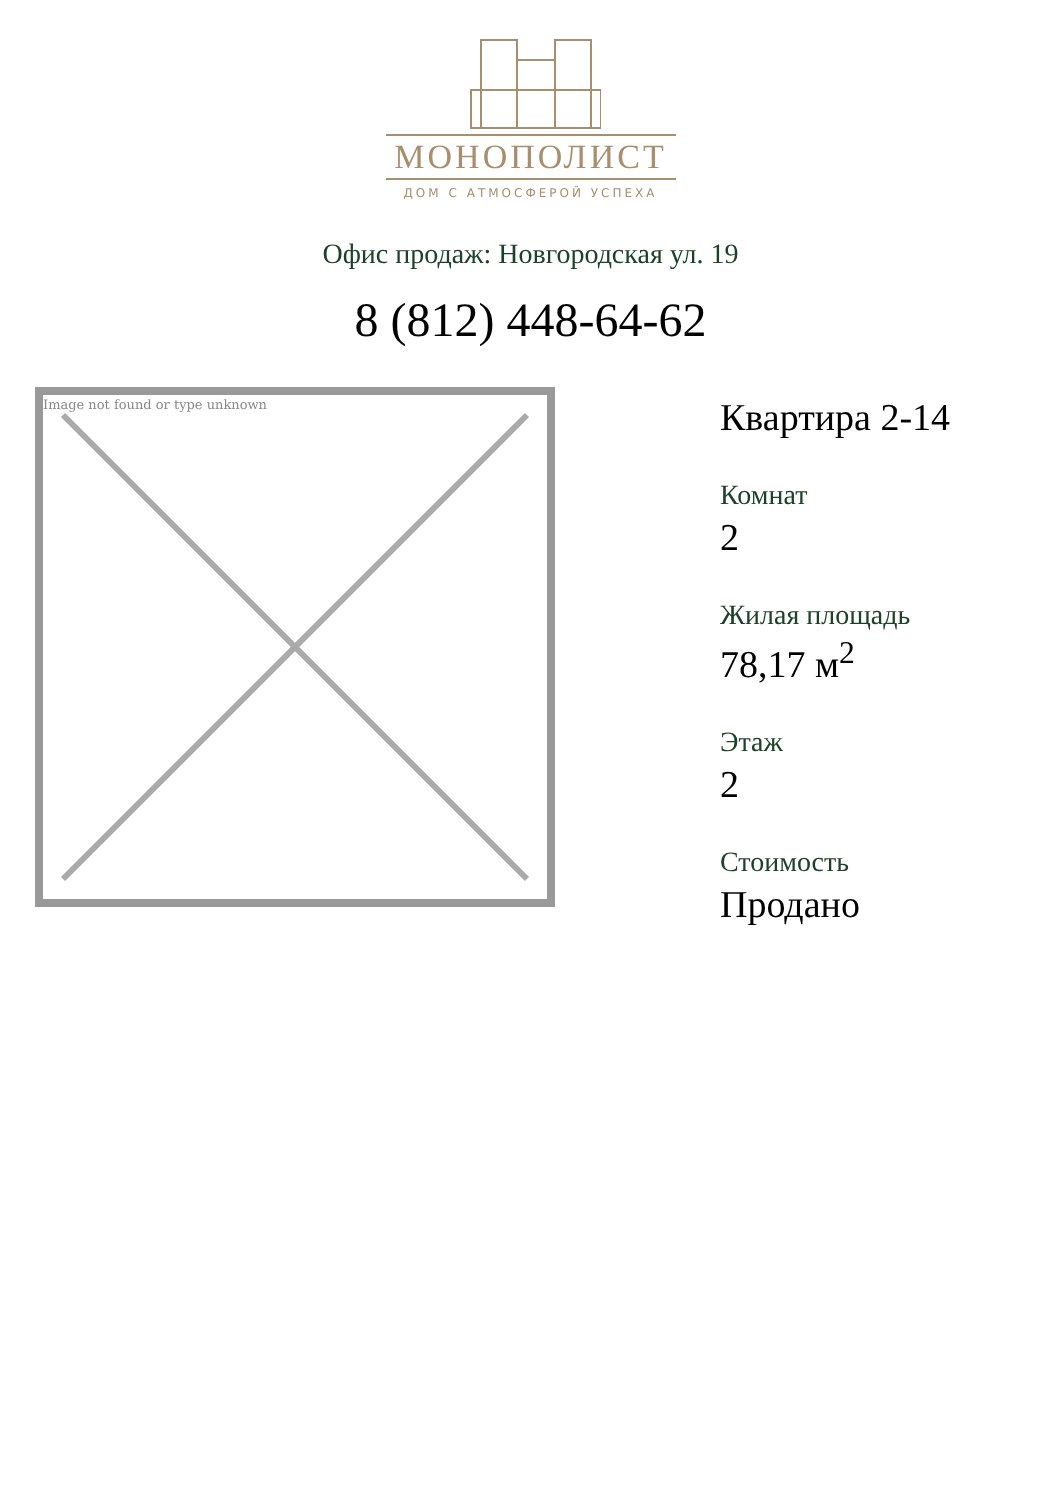МОНОПОЛИСТ
ДОМ С АТМОСФЕРОЙ УСПЕХА
Офис продаж: Новгородская ул. 19
8 (812) 448-64-62
Image not found or type unknown
Квартира 2-14
Комнат
2
Жилая площадь
78,17 м<sup>2</sup>
Этаж
2
Стоимость
Продано